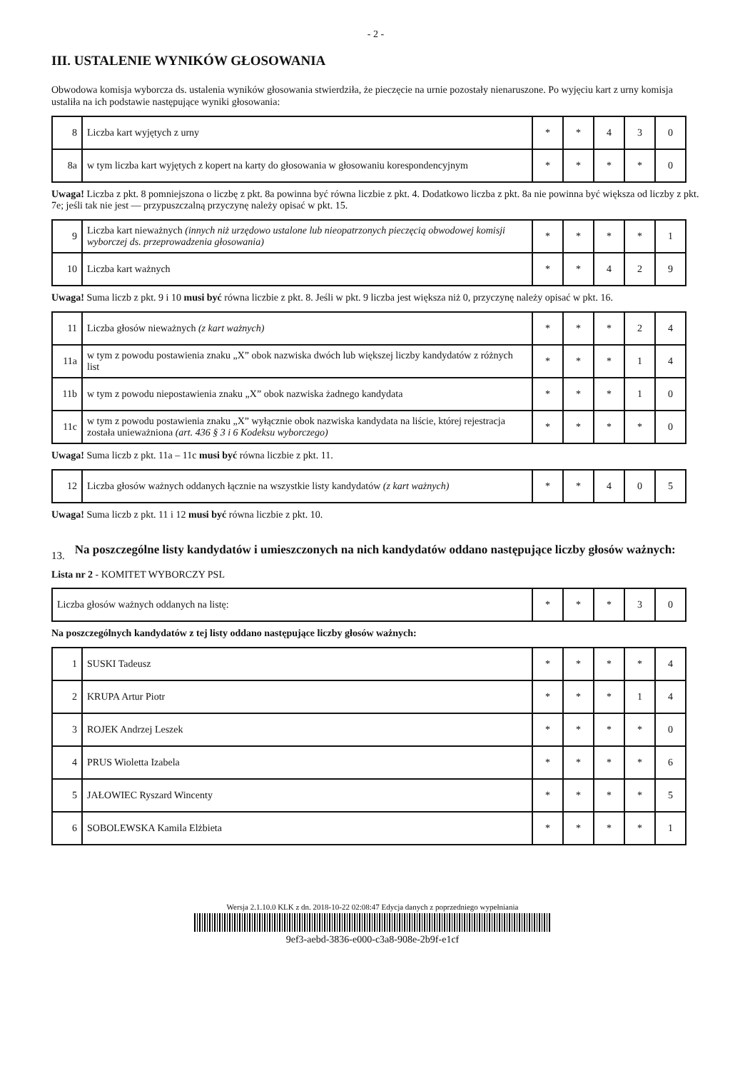- 2 -
III. USTALENIE WYNIKÓW GŁOSOWANIA
Obwodowa komisja wyborcza ds. ustalenia wyników głosowania stwierdziła, że pieczęcie na urnie pozostały nienaruszone. Po wyjęciu kart z urny komisja ustaliła na ich podstawie następujące wyniki głosowania:
| 8 | Liczba kart wyjętych z urny | * | * | 4 | 3 | 0 |
| 8a | w tym liczba kart wyjętych z kopert na karty do głosowania w głosowaniu korespondencyjnym | * | * | * | * | 0 |
Uwaga! Liczba z pkt. 8 pomniejszona o liczbę z pkt. 8a powinna być równa liczbie z pkt. 4. Dodatkowo liczba z pkt. 8a nie powinna być większa od liczby z pkt. 7e; jeśli tak nie jest — przypuszczalną przyczynę należy opisać w pkt. 15.
| 9 | Liczba kart nieważnych (innych niż urzędowo ustalone lub nieopatrzonych pieczęcią obwodowej komisji wyborczej ds. przeprowadzenia głosowania) | * | * | * | * | 1 |
| 10 | Liczba kart ważnych | * | * | 4 | 2 | 9 |
Uwaga! Suma liczb z pkt. 9 i 10 musi być równa liczbie z pkt. 8. Jeśli w pkt. 9 liczba jest większa niż 0, przyczynę należy opisać w pkt. 16.
| 11 | Liczba głosów nieważnych (z kart ważnych) | * | * | * | 2 | 4 |
| 11a | w tym z powodu postawienia znaku „X” obok nazwiska dwóch lub większej liczby kandydatów z różnych list | * | * | * | 1 | 4 |
| 11b | w tym z powodu niepostawienia znaku „X” obok nazwiska żadnego kandydata | * | * | * | 1 | 0 |
| 11c | w tym z powodu postawienia znaku „X” wyłącznie obok nazwiska kandydata na liście, której rejestracja została unieważniona (art. 436 § 3 i 6 Kodeksu wyborczego) | * | * | * | * | 0 |
Uwaga! Suma liczb z pkt. 11a – 11c musi być równa liczbie z pkt. 11.
| 12 | Liczba głosów ważnych oddanych łącznie na wszystkie listy kandydatów (z kart ważnych) | * | * | 4 | 0 | 5 |
Uwaga! Suma liczb z pkt. 11 i 12 musi być równa liczbie z pkt. 10.
13.
Na poszczególne listy kandydatów i umieszczonych na nich kandydatów oddano następujące liczby głosów ważnych:
Lista nr 2 - KOMITET WYBORCZY PSL
| Liczba głosów ważnych oddanych na listę: | * | * | * | 3 | 0 |
Na poszczególnych kandydatów z tej listy oddano następujące liczby głosów ważnych:
| 1 | SUSKI Tadeusz | * | * | * | * | 4 |
| 2 | KRUPA Artur Piotr | * | * | * | 1 | 4 |
| 3 | ROJEK Andrzej Leszek | * | * | * | * | 0 |
| 4 | PRUS Wioletta Izabela | * | * | * | * | 6 |
| 5 | JAŁOWIEC Ryszard Wincenty | * | * | * | * | 5 |
| 6 | SOBOLEWSKA Kamila Elżbieta | * | * | * | * | 1 |
Wersja 2.1.10.0 KLK z dn. 2018-10-22 02:08:47 Edycja danych z poprzedniego wypełniania
9ef3-aebd-3836-e000-c3a8-908e-2b9f-e1cf